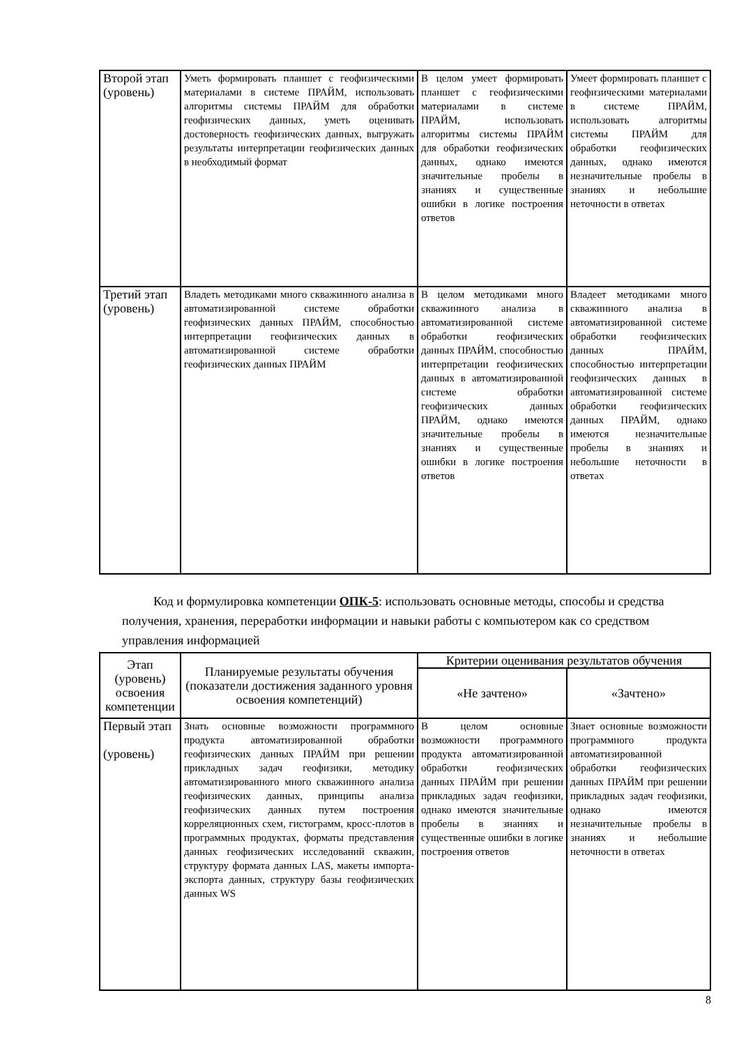| Второй этап (уровень) | Уметь формировать планшет с геофизическими материалами в системе ПРАЙМ, использовать алгоритмы системы ПРАЙМ для обработки геофизических данных, уметь оценивать достоверность геофизических данных, выгружать результаты интерпретации геофизических данных в необходимый формат | В целом умеет формировать планшет с геофизическими материалами в системе ПРАЙМ, использовать алгоритмы системы ПРАЙМ для обработки геофизических данных, однако имеются значительные пробелы в знаниях и существенные ошибки в логике построения ответов | Умеет формировать планшет с геофизическими материалами в системе ПРАЙМ, использовать алгоритмы системы ПРАЙМ для обработки геофизических данных, однако имеются незначительные пробелы в знаниях и небольшие неточности в ответах |
| Третий этап (уровень) | Владеть методиками много скважинного анализа в автоматизированной системе обработки геофизических данных ПРАЙМ, способностью интерпретации геофизических данных в автоматизированной системе обработки геофизических данных ПРАЙМ | В целом методиками много скважинного анализа в автоматизированной системе обработки геофизических данных ПРАЙМ, способностью интерпретации геофизических данных в автоматизированной системе обработки геофизических данных ПРАЙМ, однако имеются значительные пробелы в знаниях и существенные ошибки в логике построения ответов | Владеет методиками много скважинного анализа в автоматизированной системе обработки геофизических данных ПРАЙМ, способностью интерпретации геофизических данных в автоматизированной системе обработки геофизических данных ПРАЙМ, однако имеются незначительные пробелы в знаниях и небольшие неточности в ответах |
Код и формулировка компетенции ОПК-5: использовать основные методы, способы и средства получения, хранения, переработки информации и навыки работы с компьютером как со средством управления информацией
| Этап (уровень) освоения компетенции | Планируемые результаты обучения (показатели достижения заданного уровня освоения компетенций) | Критерии оценивания результатов обучения | |
| --- | --- | --- | --- |
| | | «Не зачтено» | «Зачтено» |
| Первый этап (уровень) | Знать основные возможности программного продукта автоматизированной обработки геофизических данных ПРАЙМ при решении прикладных задач геофизики, методику автоматизированного много скважинного анализа геофизических данных, принципы анализа геофизических данных путем построения корреляционных схем, гистограмм, кросс-плотов в программных продуктах, форматы представления данных геофизических исследований скважин, структуру формата данных LAS, макеты импорта-экспорта данных, структуру базы геофизических данных WS | В целом основные возможности программного продукта автоматизированной обработки геофизических данных ПРАЙМ при решении прикладных задач геофизики, однако имеются значительные пробелы в знаниях и существенные ошибки в логике построения ответов | Знает основные возможности программного продукта автоматизированной обработки геофизических данных ПРАЙМ при решении прикладных задач геофизики, однако имеются незначительные пробелы в знаниях и небольшие неточности в ответах |
8